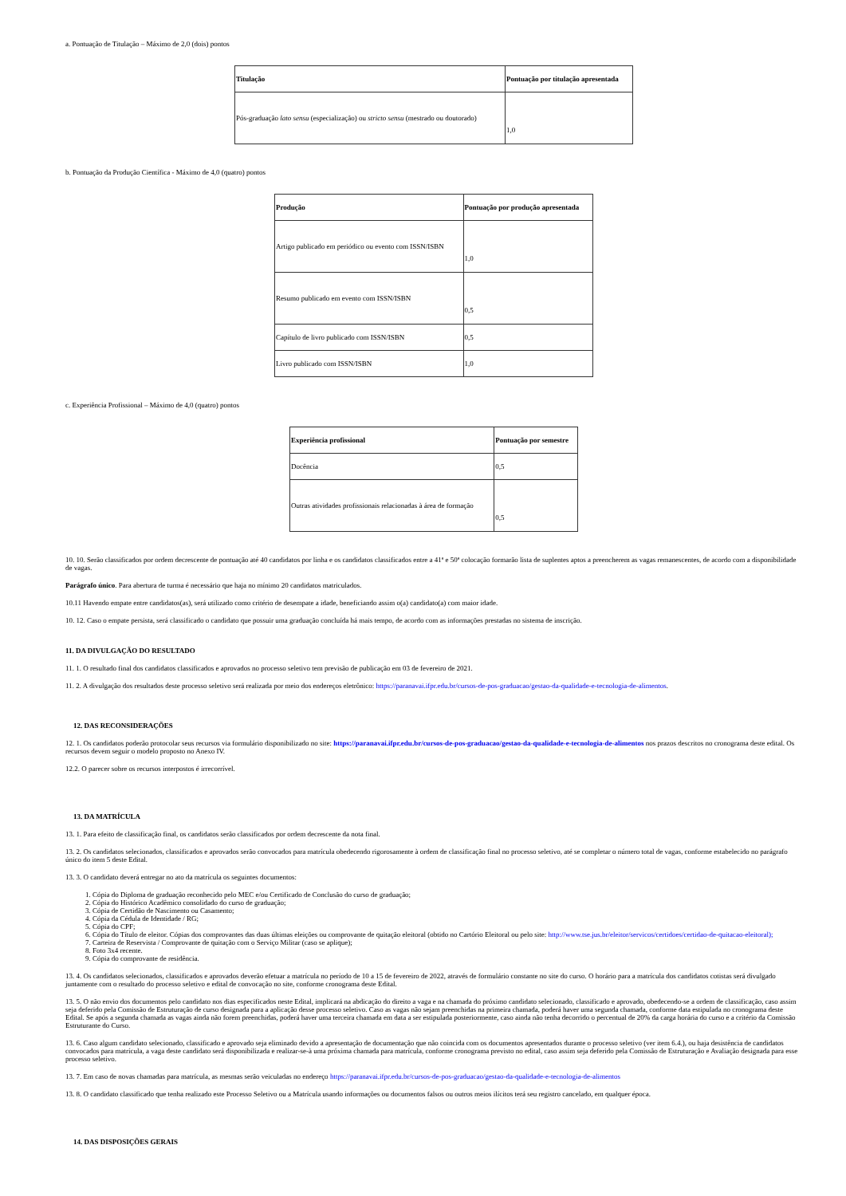a. Pontuação de Titulação – Máximo de 2,0 (dois) pontos
| Titulação | Pontuação por titulação apresentada |
| --- | --- |
| Pós-graduação lato sensu (especialização) ou stricto sensu (mestrado ou doutorado) | 1,0 |
b. Pontuação da Produção Científica - Máximo de 4,0 (quatro) pontos
| Produção | Pontuação por produção apresentada |
| --- | --- |
| Artigo publicado em periódico ou evento com ISSN/ISBN | 1,0 |
| Resumo publicado em evento com ISSN/ISBN | 0,5 |
| Capítulo de livro publicado com ISSN/ISBN | 0,5 |
| Livro publicado com ISSN/ISBN | 1,0 |
c. Experiência Profissional – Máximo de 4,0 (quatro) pontos
| Experiência profissional | Pontuação por semestre |
| --- | --- |
| Docência | 0,5 |
| Outras atividades profissionais relacionadas à área de formação | 0,5 |
10. 10. Serão classificados por ordem decrescente de pontuação até 40 candidatos por linha e os candidatos classificados entre a 41ª e 50ª colocação formarão lista de suplentes aptos a preencherem as vagas remanescentes, de acordo com a disponibilidade de vagas.
Parágrafo único. Para abertura de turma é necessário que haja no mínimo 20 candidatos matriculados.
10.11 Havendo empate entre candidatos(as), será utilizado como critério de desempate a idade, beneficiando assim o(a) candidato(a) com maior idade.
10. 12. Caso o empate persista, será classificado o candidato que possuir uma graduação concluída há mais tempo, de acordo com as informações prestadas no sistema de inscrição.
11. DA DIVULGAÇÃO DO RESULTADO
11. 1. O resultado final dos candidatos classificados e aprovados no processo seletivo tem previsão de publicação em 03 de fevereiro de 2021.
11. 2. A divulgação dos resultados deste processo seletivo será realizada por meio dos endereços eletrônico: https://paranavai.ifpr.edu.br/cursos-de-pos-graduacao/gestao-da-qualidade-e-tecnologia-de-alimentos.
12. DAS RECONSIDERAÇÕES
12. 1. Os candidatos poderão protocolar seus recursos via formulário disponibilizado no site: https://paranavai.ifpr.edu.br/cursos-de-pos-graduacao/gestao-da-qualidade-e-tecnologia-de-alimentos nos prazos descritos no cronograma deste edital. Os recursos devem seguir o modelo proposto no Anexo IV.
12.2. O parecer sobre os recursos interpostos é irrecorrível.
13. DA MATRÍCULA
13. 1. Para efeito de classificação final, os candidatos serão classificados por ordem decrescente da nota final.
13. 2. Os candidatos selecionados, classificados e aprovados serão convocados para matrícula obedecendo rigorosamente à ordem de classificação final no processo seletivo, até se completar o número total de vagas, conforme estabelecido no parágrafo único do item 5 deste Edital.
13. 3. O candidato deverá entregar no ato da matrícula os seguintes documentos:
1. Cópia do Diploma de graduação reconhecido pelo MEC e/ou Certificado de Conclusão do curso de graduação;
2. Cópia do Histórico Acadêmico consolidado do curso de graduação;
3. Cópia de Certidão de Nascimento ou Casamento;
4. Cópia da Cédula de Identidade / RG;
5. Cópia do CPF;
6. Cópia do Título de eleitor. Cópias dos comprovantes das duas últimas eleições ou comprovante de quitação eleitoral (obtido no Cartório Eleitoral ou pelo site: http://www.tse.jus.br/eleitor/servicos/certidoes/certidao-de-quitacao-eleitoral);
7. Carteira de Reservista / Comprovante de quitação com o Serviço Militar (caso se aplique);
8. Foto 3x4 recente.
9. Cópia do comprovante de residência.
13. 4. Os candidatos selecionados, classificados e aprovados deverão efetuar a matrícula no período de 10 a 15 de fevereiro de 2022, através de formulário constante no site do curso. O horário para a matrícula dos candidatos cotistas será divulgado juntamente com o resultado do processo seletivo e edital de convocação no site, conforme cronograma deste Edital.
13. 5. O não envio dos documentos pelo candidato nos dias especificados neste Edital, implicará na abdicação do direito a vaga e na chamada do próximo candidato selecionado, classificado e aprovado, obedecendo-se a ordem de classificação, caso assim seja deferido pela Comissão de Estruturação de curso designada para a aplicação desse processo seletivo. Caso as vagas não sejam preenchidas na primeira chamada, poderá haver uma segunda chamada, conforme data estipulada no cronograma deste Edital. Se após a segunda chamada as vagas ainda não forem preenchidas, poderá haver uma terceira chamada em data a ser estipulada posteriormente, caso ainda não tenha decorrido o percentual de 20% da carga horária do curso e a critério da Comissão Estruturante do Curso.
13. 6. Caso algum candidato selecionado, classificado e aprovado seja eliminado devido a apresentação de documentação que não coincida com os documentos apresentados durante o processo seletivo (ver item 6.4.), ou haja desistência de candidatos convocados para matrícula, a vaga deste candidato será disponibilizada e realizar-se-à uma próxima chamada para matrícula, conforme cronograma previsto no edital, caso assim seja deferido pela Comissão de Estruturação e Avaliação designada para esse processo seletivo.
13. 7. Em caso de novas chamadas para matrícula, as mesmas serão veiculadas no endereço https://paranavai.ifpr.edu.br/cursos-de-pos-graduacao/gestao-da-qualidade-e-tecnologia-de-alimentos
13. 8. O candidato classificado que tenha realizado este Processo Seletivo ou a Matrícula usando informações ou documentos falsos ou outros meios ilícitos terá seu registro cancelado, em qualquer época.
14. DAS DISPOSIÇÕES GERAIS